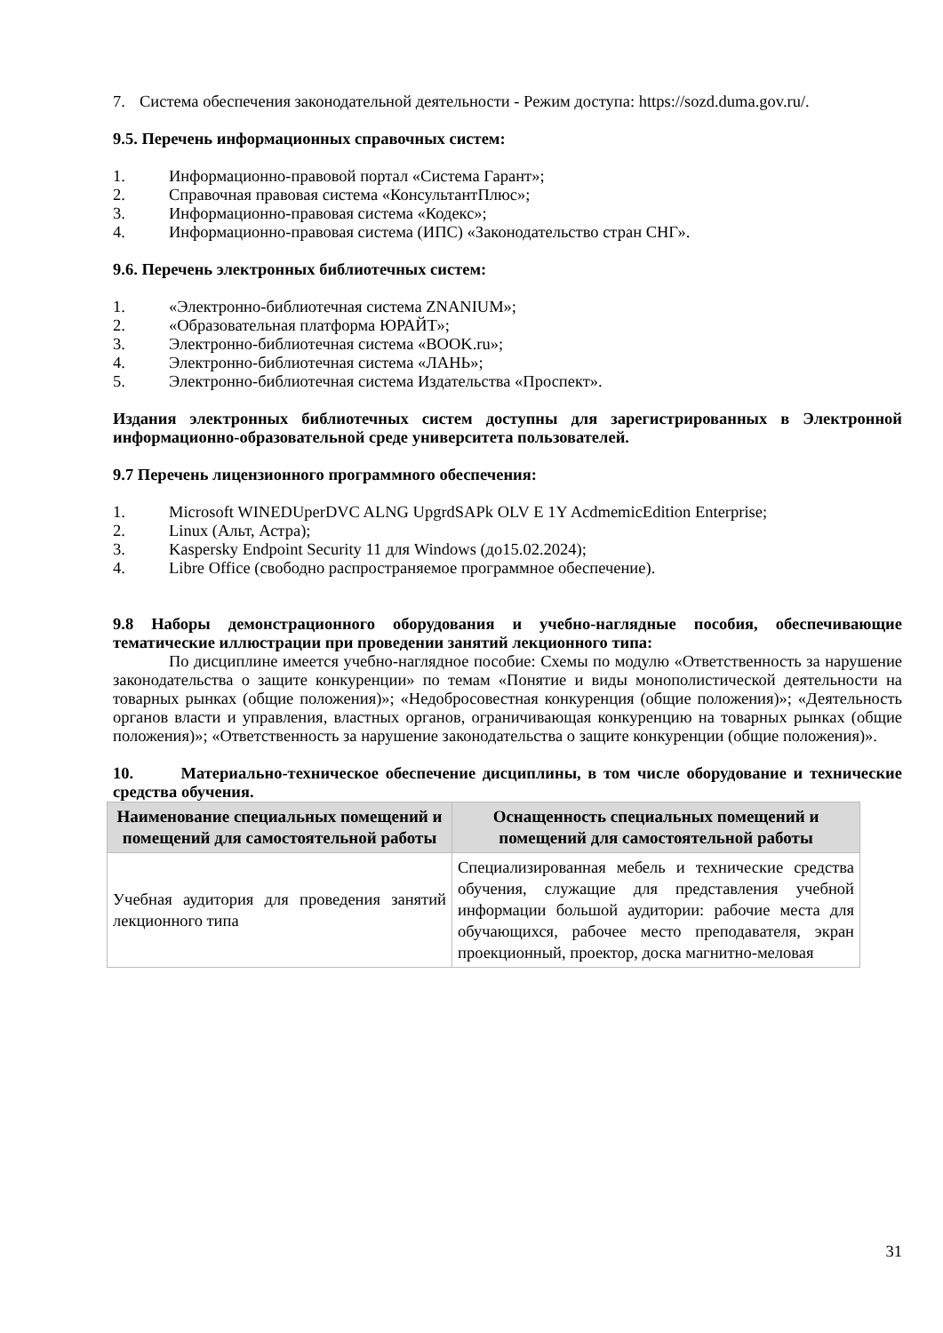7. Система обеспечения законодательной деятельности - Режим доступа: https://sozd.duma.gov.ru/.
9.5. Перечень информационных справочных систем:
1. Информационно-правовой портал «Система Гарант»;
2. Справочная правовая система «КонсультантПлюс»;
3. Информационно-правовая система «Кодекс»;
4. Информационно-правовая система (ИПС) «Законодательство стран СНГ».
9.6. Перечень электронных библиотечных систем:
1. «Электронно-библиотечная система ZNANIUM»;
2. «Образовательная платформа ЮРАЙТ»;
3. Электронно-библиотечная система «BOOK.ru»;
4. Электронно-библиотечная система «ЛАНЬ»;
5. Электронно-библиотечная система Издательства «Проспект».
Издания электронных библиотечных систем доступны для зарегистрированных в Электронной информационно-образовательной среде университета пользователей.
9.7 Перечень лицензионного программного обеспечения:
1. Microsoft WINEDUperDVC ALNG UpgrdSAPk OLV E 1Y AcdmemicEdition Enterprise;
2. Linux (Альт, Астра);
3. Kaspersky Endpoint Security 11 для Windows (до15.02.2024);
4. Libre Office (свободно распространяемое программное обеспечение).
9.8 Наборы демонстрационного оборудования и учебно-наглядные пособия, обеспечивающие тематические иллюстрации при проведении занятий лекционного типа:
По дисциплине имеется учебно-наглядное пособие: Схемы по модулю «Ответственность за нарушение законодательства о защите конкуренции» по темам «Понятие и виды монополистической деятельности на товарных рынках (общие положения)»; «Недобросовестная конкуренция (общие положения)»; «Деятельность органов власти и управления, властных органов, ограничивающая конкуренцию на товарных рынках (общие положения)»; «Ответственность за нарушение законодательства о защите конкуренции (общие положения)».
10. Материально-техническое обеспечение дисциплины, в том числе оборудование и технические средства обучения.
| Наименование специальных помещений и помещений для самостоятельной работы | Оснащенность специальных помещений и помещений для самостоятельной работы |
| --- | --- |
| Учебная аудитория для проведения занятий лекционного типа | Специализированная мебель и технические средства обучения, служащие для представления учебной информации большой аудитории: рабочие места для обучающихся, рабочее место преподавателя, экран проекционный, проектор, доска магнитно-меловая |
31